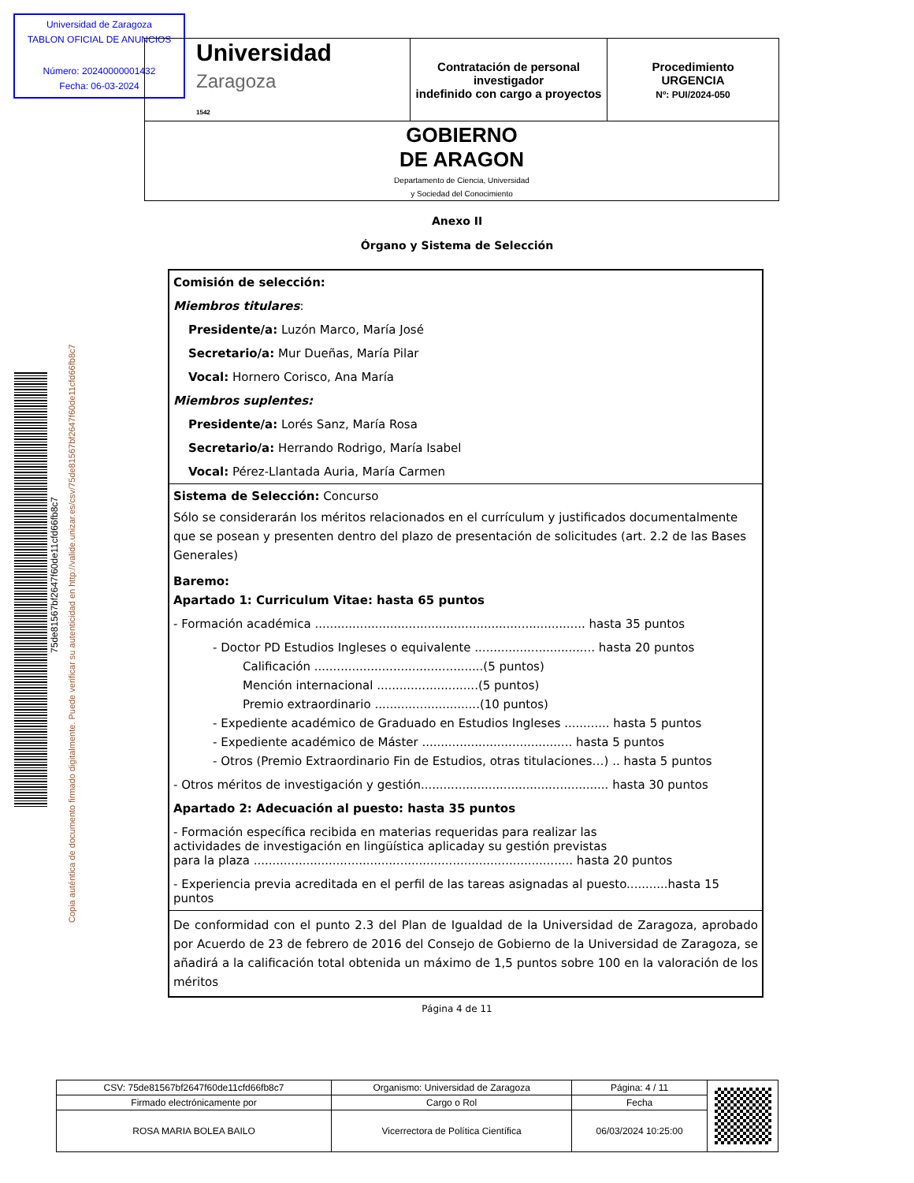Universidad de Zaragoza
TABLON OFICIAL DE ANUNCIOS
Número: 20240000001432
Fecha: 06-03-2024
| Universidad Zaragoza 1542 | Contratación de personal investigador indefinido con cargo a proyectos | Procedimiento URGENCIA Nº: PUI/2024-050 |
| GOBIERNO DE ARAGON Departamento de Ciencia, Universidad y Sociedad del Conocimiento | | |
75de81567bf2647f60de11cfd66fb8c7
Copia auténtica de documento firmado digitalmente. Puede verificar su autenticidad en http://valide.unizar.es/csv/75de81567bf2647f60de11cfd66fb8c7
Anexo II
Órgano y Sistema de Selección
Comisión de selección:
Miembros titulares:
Presidente/a: Luzón Marco, María José
Secretario/a: Mur Dueñas, María Pilar
Vocal: Hornero Corisco, Ana María
Miembros suplentes:
Presidente/a: Lorés Sanz, María Rosa
Secretario/a: Herrando Rodrigo, María Isabel
Vocal: Pérez-Llantada Auria, María Carmen
Sistema de Selección: Concurso
Sólo se considerarán los méritos relacionados en el currículum y justificados documentalmente que se posean y presenten dentro del plazo de presentación de solicitudes (art. 2.2 de las Bases Generales)
Baremo:
Apartado 1: Curriculum Vitae: hasta 65 puntos
- Formación académica ........................................................................ hasta 35 puntos
- Doctor PD Estudios Ingleses o equivalente ................................ hasta 20 puntos
Calificación .............................................(5 puntos)
Mención internacional ...........................(5 puntos)
Premio extraordinario ............................(10 puntos)
- Expediente académico de Graduado en Estudios Ingleses ............ hasta 5 puntos
- Expediente académico de Máster ........................................ hasta 5 puntos
- Otros (Premio Extraordinario Fin de Estudios, otras titulaciones…) .. hasta 5 puntos
- Otros méritos de investigación y gestión.................................................. hasta 30 puntos
Apartado 2: Adecuación al puesto: hasta 35 puntos
- Formación específica recibida en materias requeridas para realizar las
actividades de investigación en lingüística aplicaday su gestión previstas
para la plaza ..................................................................................... hasta 20 puntos
- Experiencia previa acreditada en el perfil de las tareas asignadas al puesto...........hasta 15 puntos
De conformidad con el punto 2.3 del Plan de Igualdad de la Universidad de Zaragoza, aprobado por Acuerdo de 23 de febrero de 2016 del Consejo de Gobierno de la Universidad de Zaragoza, se añadirá a la calificación total obtenida un máximo de 1,5 puntos sobre 100 en la valoración de los méritos
Página 4 de 11
| CSV: 75de81567bf2647f60de11cfd66fb8c7 | Organismo: Universidad de Zaragoza | Página: 4 / 11 | |
| Firmado electrónicamente por | Cargo o Rol | Fecha | |
| ROSA MARIA BOLEA BAILO | Vicerrectora de Política Científica | 06/03/2024 10:25:00 | |